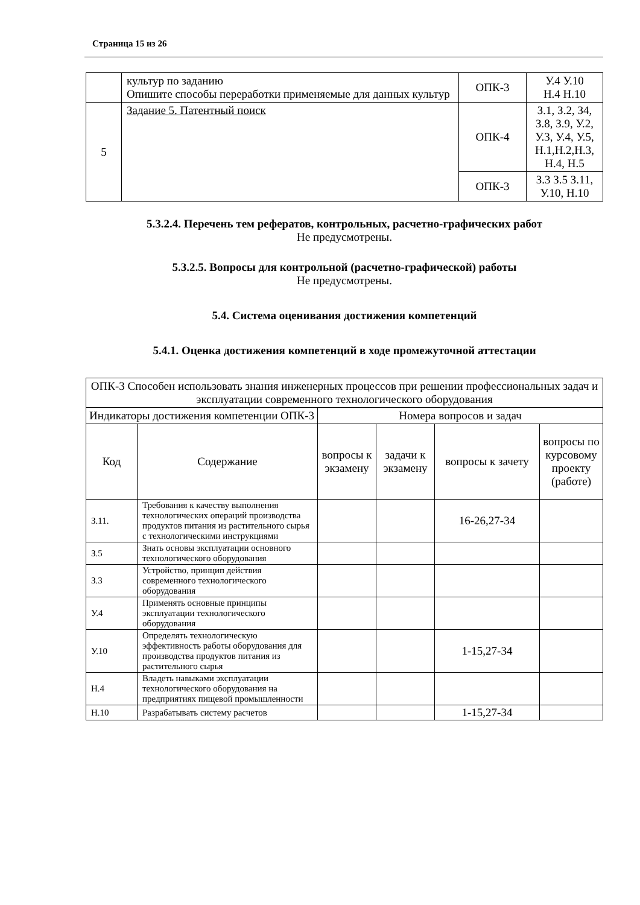Страница 15 из 26
| | культур по заданию Опишите способы переработки применяемые для данных культур | ОПК-3 | У.4 У.10 Н.4 Н.10 |
| 5 | Задание 5. Патентный поиск | ОПК-4 | З.1, З.2, З4, З.8, З.9, У.2, У.3, У.4, У.5, Н.1,Н.2,Н.3, Н.4, Н.5 |
| | | ОПК-3 | З.3 З.5 З.11, У.10, Н.10 |
5.3.2.4. Перечень тем рефератов, контрольных, расчетно-графических работ
Не предусмотрены.
5.3.2.5. Вопросы для контрольной (расчетно-графической) работы
Не предусмотрены.
5.4. Система оценивания достижения компетенций
5.4.1. Оценка достижения компетенций в ходе промежуточной аттестации
| ОПК-3 Способен использовать знания инженерных процессов при решении профессиональных задач и эксплуатации современного технологического оборудования | | | | | |
| --- | --- | --- | --- | --- | --- |
| Индикаторы достижения компетенции ОПК-3 | | Номера вопросов и задач | | | |
| Код | Содержание | вопросы к экзамену | задачи к экзамену | вопросы к зачету | вопросы по курсовому проекту (работе) |
| З.11. | Требования к качеству выполнения технологических операций производства продуктов питания из растительного сырья с технологическими инструкциями | | | 16-26,27-34 | |
| З.5 | Знать основы эксплуатации основного технологического оборудования | | | | |
| З.3 | Устройство, принцип действия современного технологического оборудования | | | | |
| У.4 | Применять основные принципы эксплуатации технологического оборудования | | | | |
| У.10 | Определять технологическую эффективность работы оборудования для производства продуктов питания из растительного сырья | | | 1-15,27-34 | |
| Н.4 | Владеть навыками эксплуатации технологического оборудования на предприятиях пищевой промышленности | | | | |
| Н.10 | Разрабатывать систему расчетов | | | 1-15,27-34 | |